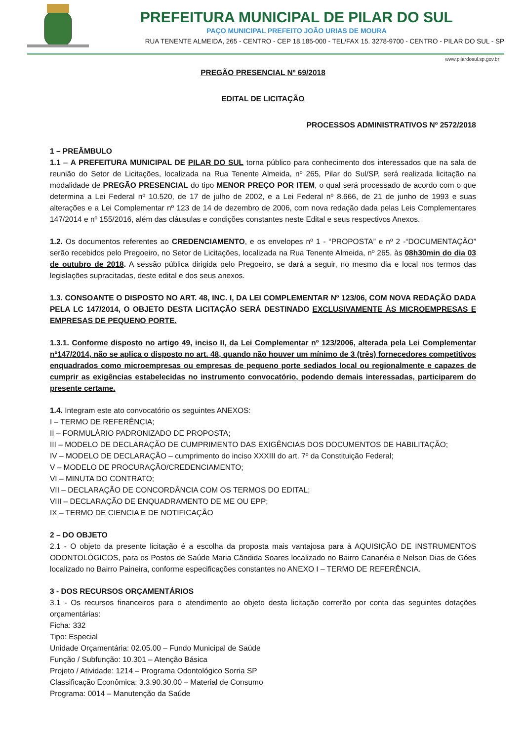PREFEITURA MUNICIPAL DE PILAR DO SUL
PAÇO MUNICIPAL PREFEITO JOÃO URIAS DE MOURA
RUA TENENTE ALMEIDA, 265 - CENTRO - CEP 18.185-000 - TEL/FAX 15. 3278-9700 - CENTRO - PILAR DO SUL - SP
www.pilardosul.sp.gov.br
PREGÃO PRESENCIAL Nº 69/2018
EDITAL DE LICITAÇÃO
PROCESSOS ADMINISTRATIVOS Nº 2572/2018
1 – PREÂMBULO
1.1 – A PREFEITURA MUNICIPAL DE PILAR DO SUL torna público para conhecimento dos interessados que na sala de reunião do Setor de Licitações, localizada na Rua Tenente Almeida, nº 265, Pilar do Sul/SP, será realizada licitação na modalidade de PREGÃO PRESENCIAL do tipo MENOR PREÇO POR ITEM, o qual será processado de acordo com o que determina a Lei Federal nº 10.520, de 17 de julho de 2002, e a Lei Federal nº 8.666, de 21 de junho de 1993 e suas alterações e a Lei Complementar nº 123 de 14 de dezembro de 2006, com nova redação dada pelas Leis Complementares 147/2014 e nº 155/2016, além das cláusulas e condições constantes neste Edital e seus respectivos Anexos.
1.2. Os documentos referentes ao CREDENCIAMENTO, e os envelopes nº 1 - “PROPOSTA” e nº 2 -“DOCUMENTAÇÃO” serão recebidos pelo Pregoeiro, no Setor de Licitações, localizada na Rua Tenente Almeida, nº 265, às 08h30min do dia 03 de outubro de 2018. A sessão pública dirigida pelo Pregoeiro, se dará a seguir, no mesmo dia e local nos termos das legislações supracitadas, deste edital e dos seus anexos.
1.3. CONSOANTE O DISPOSTO NO ART. 48, INC. I, DA LEI COMPLEMENTAR Nº 123/06, COM NOVA REDAÇÃO DADA PELA LC 147/2014, O OBJETO DESTA LICITAÇÃO SERÁ DESTINADO EXCLUSIVAMENTE ÀS MICROEMPRESAS E EMPRESAS DE PEQUENO PORTE.
1.3.1. Conforme disposto no artigo 49, inciso II, da Lei Complementar nº 123/2006, alterada pela Lei Complementar nº147/2014, não se aplica o disposto no art. 48, quando não houver um mínimo de 3 (três) fornecedores competitivos enquadrados como microempresas ou empresas de pequeno porte sediados local ou regionalmente e capazes de cumprir as exigências estabelecidas no instrumento convocatório, podendo demais interessadas, participarem do presente certame.
1.4. Integram este ato convocatório os seguintes ANEXOS:
I – TERMO DE REFERÊNCIA;
II – FORMULÁRIO PADRONIZADO DE PROPOSTA;
III – MODELO DE DECLARAÇÃO DE CUMPRIMENTO DAS EXIGÊNCIAS DOS DOCUMENTOS DE HABILITAÇÃO;
IV – MODELO DE DECLARAÇÃO – cumprimento do inciso XXXIII do art. 7º da Constituição Federal;
V – MODELO DE PROCURAÇÃO/CREDENCIAMENTO;
VI – MINUTA DO CONTRATO;
VII – DECLARAÇÃO DE CONCORDÂNCIA COM OS TERMOS DO EDITAL;
VIII – DECLARAÇÃO DE ENQUADRAMENTO DE ME OU EPP;
IX – TERMO DE CIENCIA E DE NOTIFICAÇÃO
2 – DO OBJETO
2.1 - O objeto da presente licitação é a escolha da proposta mais vantajosa para à AQUISIÇÃO DE INSTRUMENTOS ODONTOLÓGICOS, para os Postos de Saúde Maria Cândida Soares localizado no Bairro Cananéia e Nelson Dias de Góes localizado no Bairro Paineira, conforme especificações constantes no ANEXO I – TERMO DE REFERÊNCIA.
3 - DOS RECURSOS ORÇAMENTÁRIOS
3.1 - Os recursos financeiros para o atendimento ao objeto desta licitação correrão por conta das seguintes dotações orçamentárias:
Ficha: 332
Tipo: Especial
Unidade Orçamentária: 02.05.00 – Fundo Municipal de Saúde
Função / Subfunção: 10.301 – Atenção Básica
Projeto / Atividade: 1214 – Programa Odontológico Sorria SP
Classificação Econômica: 3.3.90.30.00 – Material de Consumo
Programa: 0014 – Manutenção da Saúde